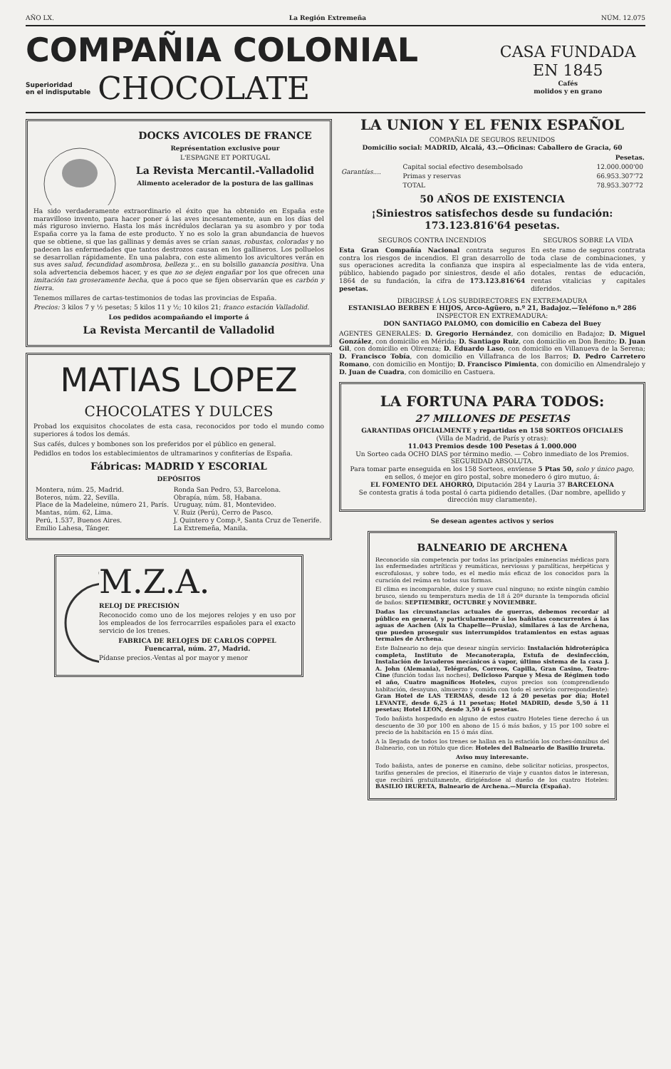AÑO LX. La Región Extremeña NÚM. 12.075
COMPAÑIA COLONIAL
Superioridad
en el indisputable CHOCOLATE
CASA FUNDADA
EN 1845
Cafés
molidos y en grano
DOCKS AVICOLES DE FRANCE
Représentation exclusive pour
L'ESPAGNE ET PORTUGAL
La Revista Mercantil.-Valladolid
Alimento acelerador de la postura de las gallinas
Ha sido verdaderamente extraordinario el éxito que ha obtenido en España este maravilloso invento, para hacer poner á las aves incesantemente, aun en los días del más riguroso invierno. Hasta los más incrédulos declaran ya su asombro y por toda España corre ya la fama de este producto. Y no es solo la gran abundancia de huevos que se obtiene, si que las gallinas y demás aves se crían sanas, robustas, coloradas y no padecen las enfermedades que tantos destrozos causan en los gallineros. Los polluelos se desarrollan rápidamente. En una palabra, con este alimento los avicultores verán en sus aves salud, fecundidad asombrosa, belleza y... en su bolsillo ganancia positiva. Una sola advertencia debemos hacer, y es que no se dejen engañar por los que ofrecen una imitación tan groseramente hecha, que á poco que se fijen observarán que es carbón y tierra.
Tenemos millares de cartas-testimonios de todas las provincias de España.
Precios: 3 kilos 7 y ½ pesetas; 5 kilos 11 y ½; 10 kilos 21; franco estación Valladolid.
Los pedidos acompañando el importe á
La Revista Mercantil de Valladolid
MATIAS LOPEZ
CHOCOLATES Y DULCES
Probad los exquisitos chocolates de esta casa, reconocidos por todo el mundo como superiores á todos los demás.
Sus cafés, dulces y bombones son los preferidos por el público en general.
Pedidlos en todos los establecimientos de ultramarinos y confiterías de España.
Fábricas: MADRID Y ESCORIAL
DEPÓSITOS
| Montera, núm. 25, Madrid. Boteros, núm. 22, Sevilla. Place de la Madeleine, número 21, París. Mantas, núm. 62, Lima. Perú, 1.537, Buenos Aires. Emilio Lahesa, Tánger. | Ronda San Pedro, 53, Barcelona. Obrapía, núm. 58, Habana. Uruguay, núm. 81, Montevideo. V. Ruiz (Perú), Cerro de Pasco. J. Quintero y Comp.ª, Santa Cruz de Tenerife. La Extremeña, Manila. |
M.Z.A.
RELOJ DE PRECISIÓN
Reconocido como uno de los mejores relojes y en uso por los empleados de los ferrocarriles españoles para el exacto servicio de los trenes.
FABRICA DE RELOJES DE CARLOS COPPEL
Fuencarral, núm. 27, Madrid.
Pídanse precios.-Ventas al por mayor y menor
LA UNION Y EL FENIX ESPAÑOL
COMPAÑIA DE SEGUROS REUNIDOS
Domicilio social: MADRID, Alcalá, 43.—Oficinas: Caballero de Gracia, 60
| | | Pesetas. |
| --- | --- | --- |
| Garantías.... | Capital social efectivo desembolsado | 12.000.000'00 |
| | Primas y reservas | 66.953.307'72 |
| | TOTAL | 78.953.307'72 |
50 AÑOS DE EXISTENCIA
¡Siniestros satisfechos desde su fundación: 173.123.816'64 pesetas.
SEGUROS CONTRA INCENDIOS
Esta Gran Compañía Nacional contrata seguros contra los riesgos de incendios. El gran desarrollo de sus operaciones acredita la confianza que inspira al público, habiendo pagado por siniestros, desde el año 1864 de su fundación, la cifra de 173.123.816'64 pesetas.
SEGUROS SOBRE LA VIDA
En este ramo de seguros contrata toda clase de combinaciones, y especialmente las de vida entera, dotales, rentas de educación, rentas vitalicias y capitales diferidos.
DIRIGIRSE Á LOS SUBDIRECTORES EN EXTREMADURA
ESTANISLAO BERBEN E HIJOS, Arco-Agüero, n.º 21, Badajoz.—Teléfono n.º 286
INSPECTOR EN EXTREMADURA:
DON SANTIAGO PALOMO, con domicilio en Cabeza del Buey
AGENTES GENERALES: D. Gregorio Hernández, con domicilio en Badajoz; D. Miguel González, con domicilio en Mérida; D. Santiago Ruiz, con domicilio en Don Benito; D. Juan Gil, con domicilio en Olivenza; D. Eduardo Laso, con domicilio en Villanueva de la Serena; D. Francisco Tobía, con domicilio en Villafranca de los Barros; D. Pedro Carretero Romano, con domicilio en Montijo; D. Francisco Pimienta, con domicilio en Almendralejo y D. Juan de Cuadra, con domicilio en Castuera.
LA FORTUNA PARA TODOS:
27 MILLONES DE PESETAS
GARANTIDAS OFICIALMENTE y repartidas en 158 SORTEOS OFICIALES
(Villa de Madrid, de París y otras):
11.043 Premios desde 100 Pesetas á 1.000.000
Un Sorteo cada OCHO DIAS por término medio. — Cobro inmediato de los Premios.
SEGURIDAD ABSOLUTA.
Para tomar parte enseguida en los 158 Sorteos, envíense 5 Ptas 50, solo y único pago, en sellos, ó mejor en giro postal, sobre monedero ó giro mutuo, á:
EL FOMENTO DEL AHORRO, Diputación 284 y Lauria 37 BARCELONA
Se contesta gratis á toda postal ó carta pidiendo detalles. (Dar nombre, apellido y dirección muy claramente).
Se desean agentes activos y serios
BALNEARIO DE ARCHENA
Reconocido sin competencia por todas las principales eminencias médicas para las enfermedades artríticas y reumáticas, nerviosas y paralíticas, herpéticas y escrofulosas, y sobre todo, es el medio más eficaz de los conocidos para la curación del reúma en todas sus formas.
El clima es incomparable, dulce y suave cual ninguno; no existe ningún cambio brusco, siendo su temperatura media de 18 á 20º durante la temporada oficial de baños: SEPTIEMBRE, OCTUBRE y NOVIEMBRE.
Dadas las circunstancias actuales de guerras, debemos recordar al público en general, y particularmente á los bañistas concurrentes á las aguas de Aachen (Aix la Chapelle—Prusia), similares á las de Archena, que pueden proseguir sus interrumpidos tratamientos en estas aguas termales de Archena.
Este Balneario no deja que desear ningún servicio: Instalación hidroterápica completa, Instituto de Mecanoterapia, Estufa de desinfección, Instalación de lavaderos mecánicos á vapor, último sistema de la casa J. A. John (Alemania), Telégrafos, Correos, Capilla, Gran Casino, Teatro-Cine (función todas las noches), Delicioso Parque y Mesa de Régimen todo el año, Cuatro magníficos Hoteles, cuyos precios son (comprendiendo habitación, desayuno, almuerzo y comida con todo el servicio correspondiente): Gran Hotel de LAS TERMAS, desde 12 á 20 pesetas por día; Hotel LEVANTE, desde 6,25 á 11 pesetas; Hotel MADRID, desde 5,50 á 11 pesetas; Hotel LEON, desde 3,50 á 6 pesetas.
Todo bañista hospedado en alguno de estos cuatro Hoteles tiene derecho á un descuento de 30 por 100 en abono de 15 ó más baños, y 15 por 100 sobre el precio de la habitación en 15 ó más días.
A la llegada de todos los trenes se hallan en la estación los coches-ómnibus del Balneario, con un rótulo que dice: Hoteles del Balneario de Basilio Irureta.
Aviso muy interesante.
Todo bañista, antes de ponerse en camino, debe solicitar noticias, prospectos, tarifas generales de precios, el itinerario de viaje y cuantos datos le interesan, que recibirá gratuitamente, dirigiéndose al dueño de los cuatro Hoteles: BASILIO IRURETA, Balneario de Archena.—Murcia (España).